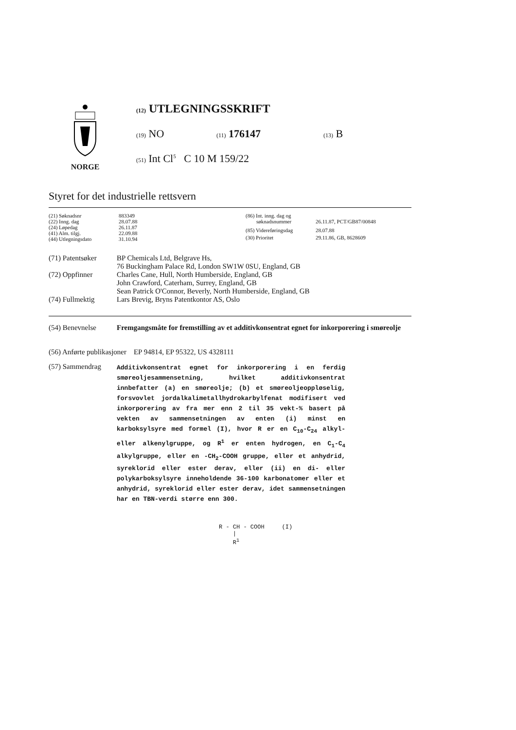NORGE
(12) UTLEGNINGSSKRIFT
(19) NO (11) 176147 (13) B
(51) Int Cl<sup>5</sup> C 10 M 159/22
Styret for det industrielle rettsvern
| (21) Søknadsnr | 883349 |
| (22) Inng. dag | 28.07.88 |
| (24) Løpedag | 26.11.87 |
| (41) Alm. tilgj. | 22.09.88 |
| (44) Utlegningsdato | 31.10.94 |
| (86) Int. inng. dag og søknadsnummer | 26.11.87, PCT/GB87/00848 |
| (85) Videreføringsdag | 28.07.88 |
| (30) Prioritet | 29.11.86, GB, 8628609 |
| (71) Patentsøker | BP Chemicals Ltd, Belgrave Hs, 76 Buckingham Palace Rd, London SW1W 0SU, England, GB |
| (72) Oppfinner | Charles Cane, Hull, North Humberside, England, GB John Crawford, Caterham, Surrey, England, GB Sean Patrick O'Connor, Beverly, North Humberside, England, GB |
| (74) Fullmektig | Lars Brevig, Bryns Patentkontor AS, Oslo |
| (54) Benevnelse | Fremgangsmåte for fremstilling av et additivkonsentrat egnet for inkorporering i smøreolje |
| (56) Anførte publikasjoner EP 94814, EP 95322, US 4328111 | |
| (57) Sammendrag | Additivkonsentrat egnet for inkorporering i en ferdig smøreoljesammensetning, hvilket additivkonsentrat innbefatter (a) en smøreolje; (b) et smøreoljeoppløselig, forsvovlet jordalkalimetallhydrokarbylfenat modifisert ved inkorporering av fra mer enn 2 til 35 vekt-% basert på vekten av sammensetningen av enten (i) minst en karboksylsyre med formel (I), hvor R er en C<sub>10</sub>-C<sub>24</sub> alkyl- eller alkenylgruppe, og R<sup>1</sup> er enten hydrogen, en C<sub>1</sub>-C<sub>4</sub> alkylgruppe, eller en -CH<sub>2</sub>-COOH gruppe, eller et anhydrid, syreklorid eller ester derav, eller (ii) en di- eller polykarboksylsyre inneholdende 36-100 karbonatomer eller et anhydrid, syreklorid eller ester derav, idet sammensetningen har en TBN-verdi større enn 300. R - CH - COOH (I) / R<sup>1</sup> |